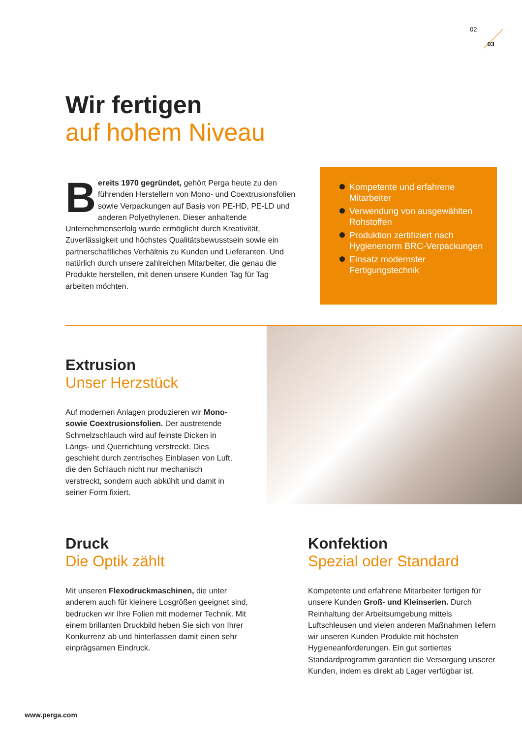02
03
Wir fertigen
auf hohem Niveau
Bereits 1970 gegründet, gehört Perga heute zu den führenden Herstellern von Mono- und Coextrusionsfolien sowie Verpackungen auf Basis von PE-HD, PE-LD und anderen Polyethylenen. Dieser anhaltende Unternehmenserfolg wurde ermöglicht durch Kreativität, Zuverlässigkeit und höchstes Qualitäts­bewusstsein sowie ein partnerschaftliches Verhältnis zu Kunden und Lieferanten. Und natürlich durch unsere zahl­reichen Mitarbeiter, die genau die Produkte herstellen, mit denen unsere Kunden Tag für Tag arbeiten möchten.
Kompetente und erfahrene Mitarbeiter
Verwendung von ausgewählten Rohstoffen
Produktion zertifiziert nach Hygienenorm BRC-Verpackungen
Einsatz modernster Fertigungstechnik
Extrusion
Unser Herzstück
Auf modernen Anlagen produzieren wir Mono- sowie Coextrusionsfolien. Der aus­tretende Schmelzschlauch wird auf feinste Dicken in Längs- und Querrichtung ver­streckt. Dies geschieht durch zentrisches Einblasen von Luft, die den Schlauch nicht nur mechanisch verstreckt, sondern auch abkühlt und damit in seiner Form fixiert.
Druck
Die Optik zählt
Mit unseren Flexodruckmaschinen, die unter anderem auch für kleinere Losgrößen geeignet sind, bedrucken wir Ihre Folien mit moderner Technik. Mit einem brillanten Druckbild heben Sie sich von Ihrer Konkurrenz ab und hinterlassen damit einen sehr einprägsamen Eindruck.
Konfektion
Spezial oder Standard
Kompetente und erfahrene Mitarbeiter ferti­gen für unsere Kunden Groß- und Kleinserien. Durch Reinhaltung der Arbeitsumgebung mittels Luftschleusen und vielen anderen Maß­nahmen liefern wir unseren Kunden Produkte mit höchsten Hygieneanforderungen. Ein gut sortiertes Standardprogramm garantiert die Versorgung unserer Kunden, indem es direkt ab Lager verfügbar ist.
www.perga.com